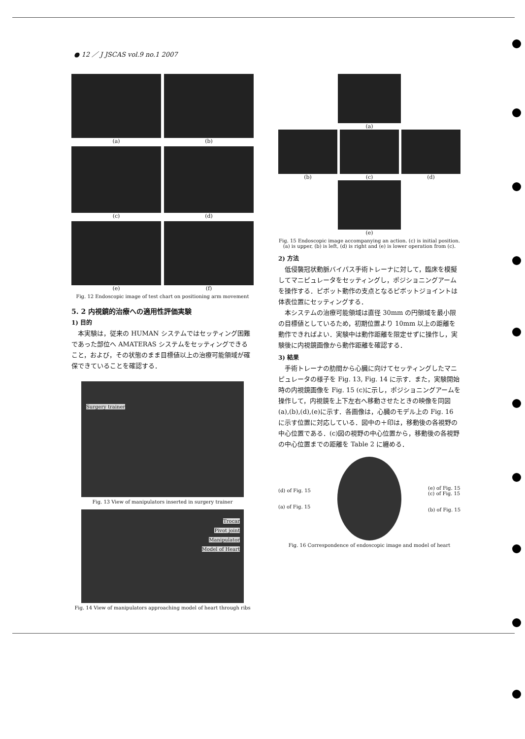● 12 ／ J JSCAS vol.9 no.1 2007
(a)
(b)
(c)
(d)
(e)
(f)
Fig. 12 Endoscopic image of test chart on positioning arm movement
5. 2 内視鏡的治療への適用性評価実験
1) 目的
本実験は，従来の HUMAN システムではセッティング困難であった部位へ AMATERAS システムをセッティングできること，および，その状態のまま目標値以上の治療可能領域が確保できていることを確認する．
Surgery trainer
Fig. 13 View of manipulators inserted in surgery trainer
Trocar
Pivot joint
Manipulator
Model of Heart
Fig. 14 View of manipulators approaching model of heart through ribs
(a)
(b) (c) (d)
(e)
Fig. 15 Endoscopic image accompanying an action. (c) is initial position. (a) is upper, (b) is left, (d) is right and (e) is lower operation from (c).
2) 方法
低侵襲冠状動脈バイパス手術トレーナに対して，臨床を模擬してマニピュレータをセッティングし，ポジショニングアームを操作する．ピボット動作の支点となるピボットジョイントは体表位置にセッティングする．
本システムの治療可能領域は直径 30mm の円領域を最小限の目標値としているため，初期位置より 10mm 以上の距離を動作できればよい．実験中は動作距離を限定せずに操作し，実験後に内視鏡画像から動作距離を確認する．
3) 結果
手術トレーナの肋間から心臓に向けてセッティングしたマニピュレータの様子を Fig. 13, Fig. 14 に示す．また，実験開始時の内視鏡画像を Fig. 15 (c)に示し，ポジショニングアームを操作して，内視鏡を上下左右へ移動させたときの映像を同図(a),(b),(d),(e)に示す．各画像は，心臓のモデル上の Fig. 16 に示す位置に対応している．図中の＋印は，移動後の各視野の中心位置である．(c)図の視野の中心位置から，移動後の各視野の中心位置までの距離を Table 2 に纏める．
(d) of Fig. 15
(a) of Fig. 15
(e) of Fig. 15
(c) of Fig. 15
(b) of Fig. 15
Fig. 16 Correspondence of endoscopic image and model of heart